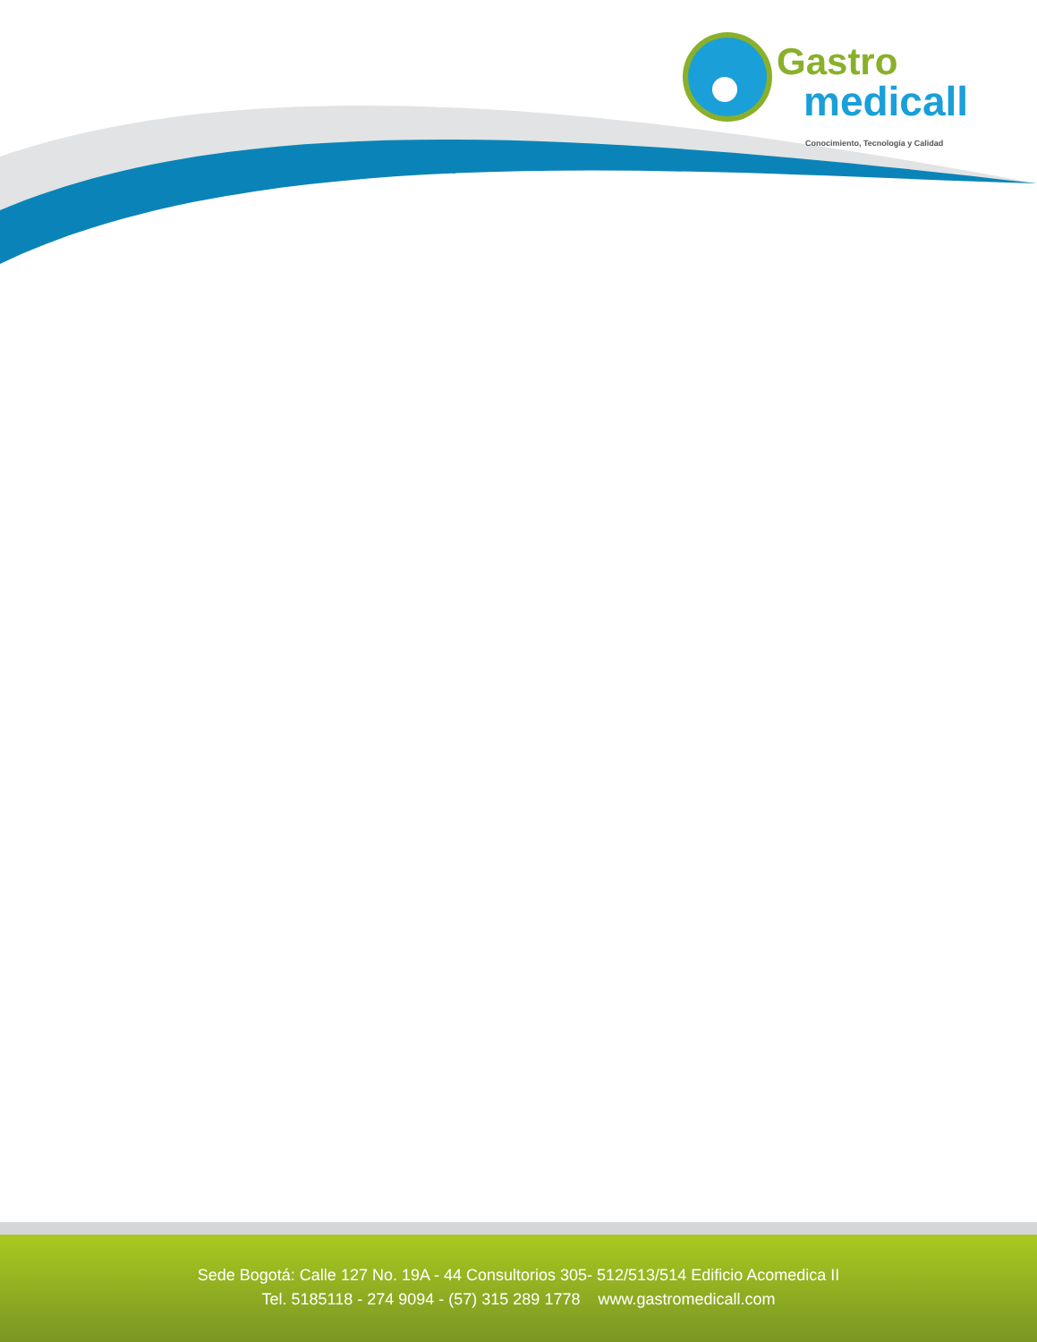Gastro
medicall
Conocimiento, Tecnología y Calidad
Sede Bogotá: Calle 127 No. 19A - 44 Consultorios 305- 512/513/514 Edificio Acomedica II
Tel. 5185118 - 274 9094 - (57) 315 289 1778 www.gastromedicall.com